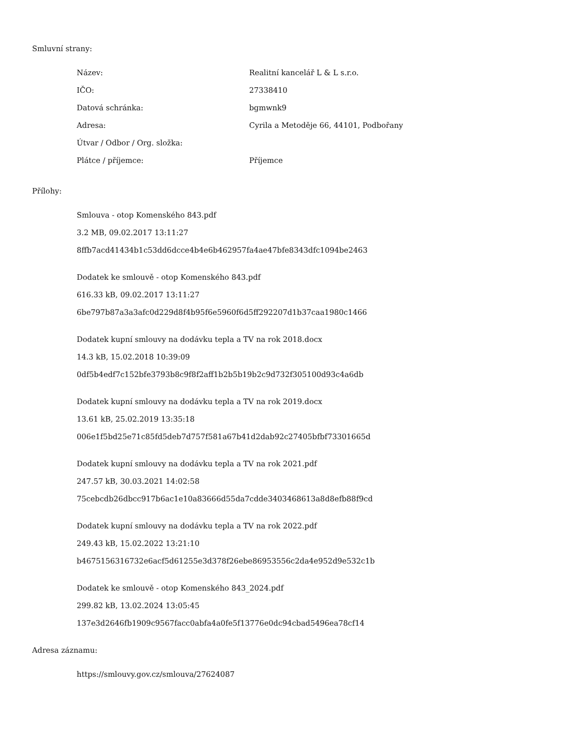Smluvní strany:
| Název: | Realitní kancelář L & L s.r.o. |
| IČO: | 27338410 |
| Datová schránka: | bgmwnk9 |
| Adresa: | Cyrila a Metoděje 66, 44101, Podbořany |
| Útvar / Odbor / Org. složka: | |
| Plátce / příjemce: | Příjemce |
Přílohy:
Smlouva - otop Komenského 843.pdf
3.2 MB, 09.02.2017 13:11:27
8ffb7acd41434b1c53dd6dcce4b4e6b462957fa4ae47bfe8343dfc1094be2463
Dodatek ke smlouvě - otop Komenského 843.pdf
616.33 kB, 09.02.2017 13:11:27
6be797b87a3a3afc0d229d8f4b95f6e5960f6d5ff292207d1b37caa1980c1466
Dodatek kupní smlouvy na dodávku tepla a TV na rok 2018.docx
14.3 kB, 15.02.2018 10:39:09
0df5b4edf7c152bfe3793b8c9f8f2aff1b2b5b19b2c9d732f305100d93c4a6db
Dodatek kupní smlouvy na dodávku tepla a TV na rok 2019.docx
13.61 kB, 25.02.2019 13:35:18
006e1f5bd25e71c85fd5deb7d757f581a67b41d2dab92c27405bfbf73301665d
Dodatek kupní smlouvy na dodávku tepla a TV na rok 2021.pdf
247.57 kB, 30.03.2021 14:02:58
75cebcdb26dbcc917b6ac1e10a83666d55da7cdde3403468613a8d8efb88f9cd
Dodatek kupní smlouvy na dodávku tepla a TV na rok 2022.pdf
249.43 kB, 15.02.2022 13:21:10
b4675156316732e6acf5d61255e3d378f26ebe86953556c2da4e952d9e532c1b
Dodatek ke smlouvě - otop Komenského 843_2024.pdf
299.82 kB, 13.02.2024 13:05:45
137e3d2646fb1909c9567facc0abfa4a0fe5f13776e0dc94cbad5496ea78cf14
Adresa záznamu:
https://smlouvy.gov.cz/smlouva/27624087